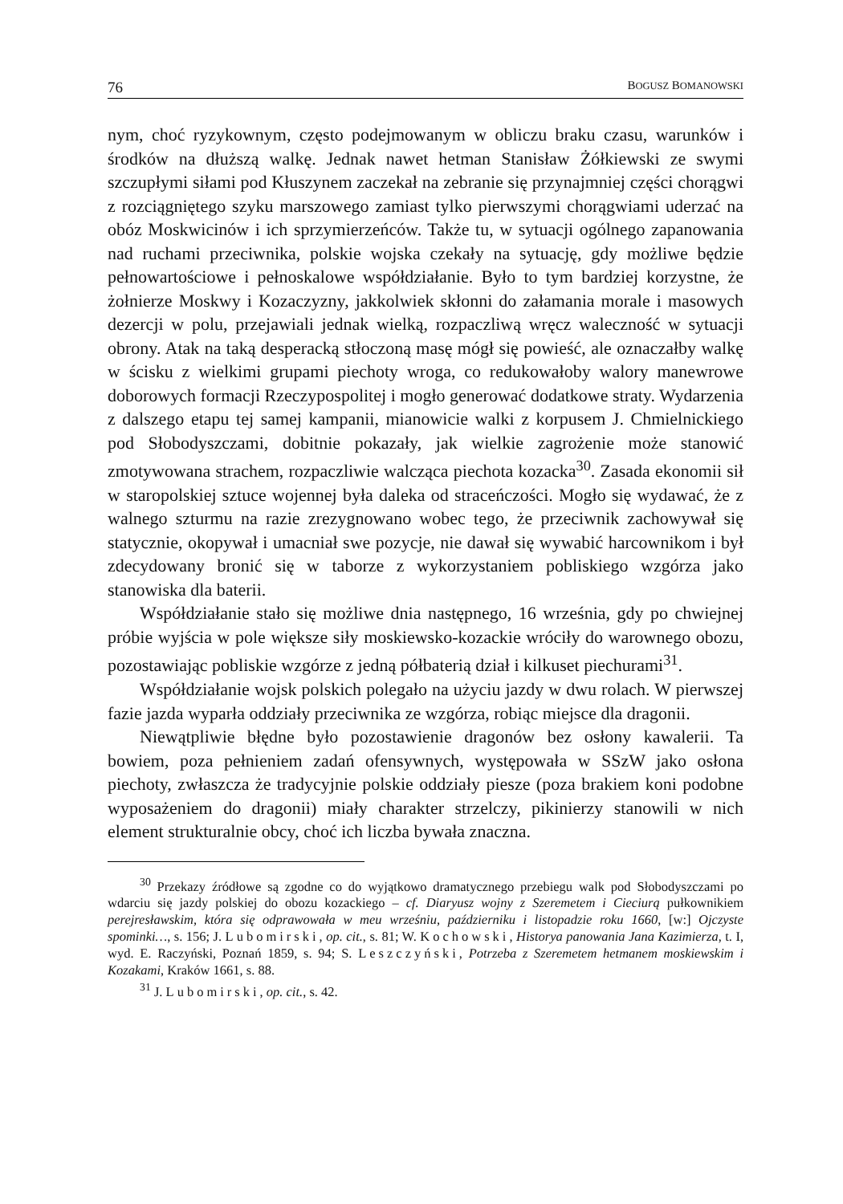76 BOGUSZ BOMANOWSKI
nym, choć ryzykownym, często podejmowanym w obliczu braku czasu, warunków i środków na dłuższą walkę. Jednak nawet hetman Stanisław Żółkiewski ze swymi szczupłymi siłami pod Kłuszynem zaczekał na zebranie się przynajmniej części chorągwi z rozciągniętego szyku marszowego zamiast tylko pierwszymi chorągwiami uderzać na obóz Moskwicinów i ich sprzymierzeńców. Także tu, w sytuacji ogólnego zapanowania nad ruchami przeciwnika, polskie wojska czekały na sytuację, gdy możliwe będzie pełnowartościowe i pełnoskalowe współdziałanie. Było to tym bardziej korzystne, że żołnierze Moskwy i Kozaczyzny, jakkolwiek skłonni do załamania morale i masowych dezercji w polu, przejawiali jednak wielką, rozpaczliwą wręcz waleczność w sytuacji obrony. Atak na taką desperacką stłoczoną masę mógł się powieść, ale oznaczałby walkę w ścisku z wielkimi grupami piechoty wroga, co redukowałoby walory manewrowe doborowych formacji Rzeczypospolitej i mogło generować dodatkowe straty. Wydarzenia z dalszego etapu tej samej kampanii, mianowicie walki z korpusem J. Chmielnickiego pod Słobodyszczami, dobitnie pokazały, jak wielkie zagrożenie może stanowić zmotywowana strachem, rozpaczliwie walcząca piechota kozacka<sup>30</sup>. Zasada ekonomii sił w staropolskiej sztuce wojennej była daleka od straceńczości. Mogło się wydawać, że z walnego szturmu na razie zrezygnowano wobec tego, że przeciwnik zachowywał się statycznie, okopywał i umacniał swe pozycje, nie dawał się wywabić harcownikom i był zdecydowany bronić się w taborze z wykorzystaniem pobliskiego wzgórza jako stanowiska dla baterii.
Współdziałanie stało się możliwe dnia następnego, 16 września, gdy po chwiejnej próbie wyjścia w pole większe siły moskiewsko-kozackie wróciły do warownego obozu, pozostawiając pobliskie wzgórze z jedną półbaterią dział i kilkuset piechurami<sup>31</sup>.
Współdziałanie wojsk polskich polegało na użyciu jazdy w dwu rolach. W pierwszej fazie jazda wyparła oddziały przeciwnika ze wzgórza, robiąc miejsce dla dragonii.
Niewątpliwie błędne było pozostawienie dragonów bez osłony kawalerii. Ta bowiem, poza pełnieniem zadań ofensywnych, występowała w SSzW jako osłona piechoty, zwłaszcza że tradycyjnie polskie oddziały piesze (poza brakiem koni podobne wyposażeniem do dragonii) miały charakter strzelczy, pikinierzy stanowili w nich element strukturalnie obcy, choć ich liczba bywała znaczna.
<sup>30</sup> Przekazy źródłowe są zgodne co do wyjątkowo dramatycznego przebiegu walk pod Słobodyszczami po wdarciu się jazdy polskiej do obozu kozackiego – cf. Diaryusz wojny z Szeremetem i Cieciurą pułkownikiem perejresławskim, która się odprawowała w meu wrześniu, październiku i listopadzie roku 1660, [w:] Ojczyste spominki…, s. 156; J. Lubomirski, op. cit., s. 81; W. Kochowski, Historya panowania Jana Kazimierza, t. I, wyd. E. Raczyński, Poznań 1859, s. 94; S. Leszczyński, Potrzeba z Szeremetem hetmanem moskiewskim i Kozakami, Kraków 1661, s. 88.
<sup>31</sup> J. Lubomirski, op. cit., s. 42.